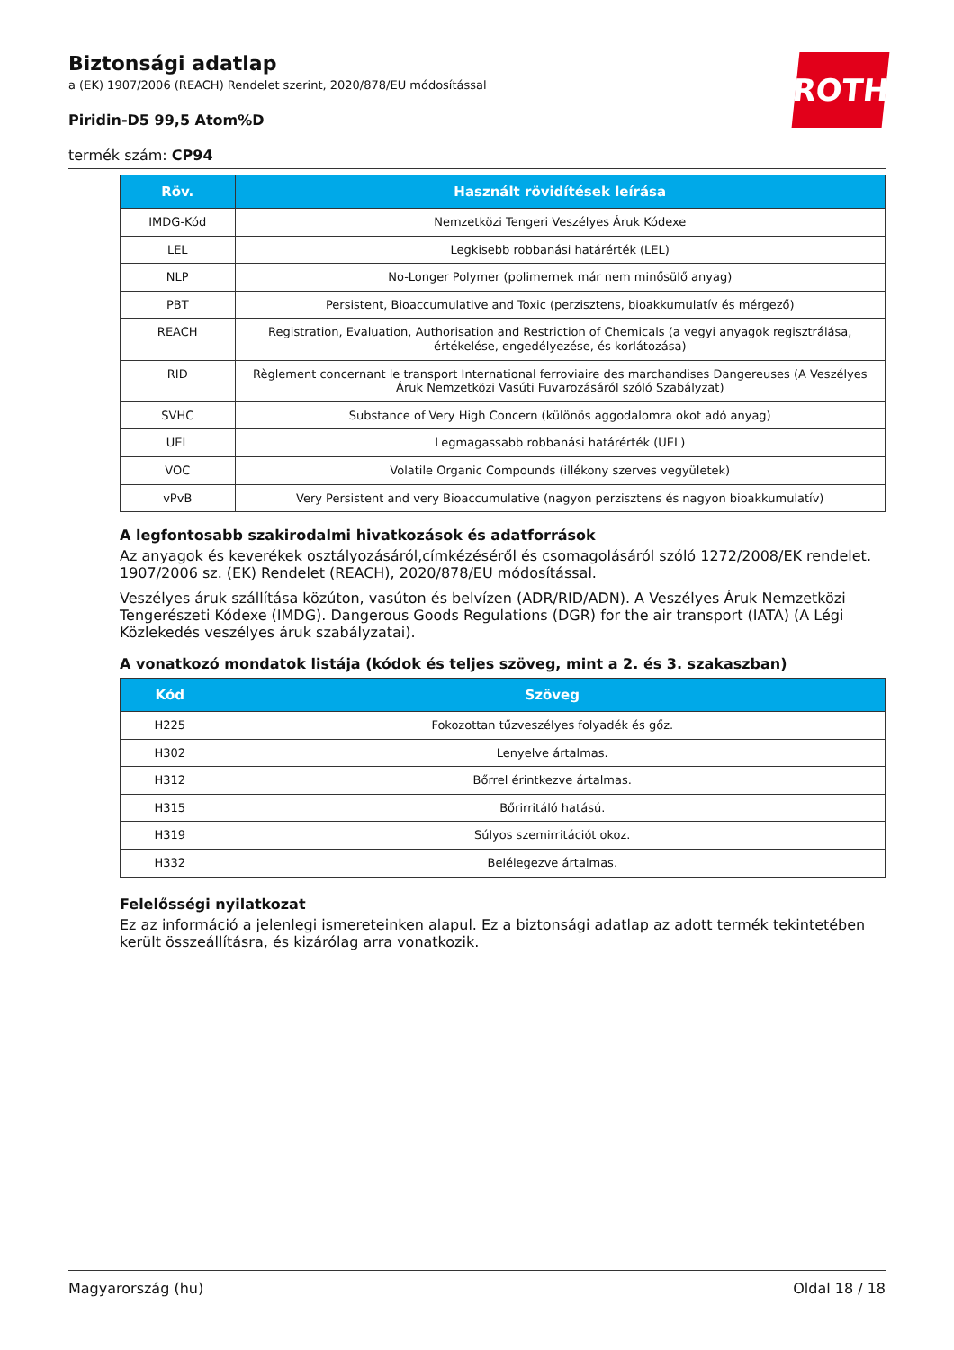ROTH
Biztonsági adatlap
a (EK) 1907/2006 (REACH) Rendelet szerint, 2020/878/EU módosítással
Piridin-D5 99,5 Atom%D
termék szám: CP94
| Röv. | Használt rövidítések leírása |
| --- | --- |
| IMDG-Kód | Nemzetközi Tengeri Veszélyes Áruk Kódexe |
| LEL | Legkisebb robbanási határérték (LEL) |
| NLP | No-Longer Polymer (polimernek már nem minősülő anyag) |
| PBT | Persistent, Bioaccumulative and Toxic (perzisztens, bioakkumulatív és mérgező) |
| REACH | Registration, Evaluation, Authorisation and Restriction of Chemicals (a vegyi anyagok regisztrálása, értékelése, engedélyezése, és korlátozása) |
| RID | Règlement concernant le transport International ferroviaire des marchandises Dangereuses (A Veszélyes Áruk Nemzetközi Vasúti Fuvarozásáról szóló Szabályzat) |
| SVHC | Substance of Very High Concern (különös aggodalomra okot adó anyag) |
| UEL | Legmagassabb robbanási határérték (UEL) |
| VOC | Volatile Organic Compounds (illékony szerves vegyületek) |
| vPvB | Very Persistent and very Bioaccumulative (nagyon perzisztens és nagyon bioakkumulatív) |
A legfontosabb szakirodalmi hivatkozások és adatforrások
Az anyagok és keverékek osztályozásáról,címkézéséről és csomagolásáról szóló 1272/2008/EK rendelet. 1907/2006 sz. (EK) Rendelet (REACH), 2020/878/EU módosítással.
Veszélyes áruk szállítása közúton, vasúton és belvízen (ADR/RID/ADN). A Veszélyes Áruk Nemzetközi Tengerészeti Kódexe (IMDG). Dangerous Goods Regulations (DGR) for the air transport (IATA) (A Légi Közlekedés veszélyes áruk szabályzatai).
A vonatkozó mondatok listája (kódok és teljes szöveg, mint a 2. és 3. szakaszban)
| Kód | Szöveg |
| --- | --- |
| H225 | Fokozottan tűzveszélyes folyadék és gőz. |
| H302 | Lenyelve ártalmas. |
| H312 | Bőrrel érintkezve ártalmas. |
| H315 | Bőrirritáló hatású. |
| H319 | Súlyos szemirritációt okoz. |
| H332 | Belélegezve ártalmas. |
Felelősségi nyilatkozat
Ez az információ a jelenlegi ismereteinken alapul. Ez a biztonsági adatlap az adott termék tekintetében került összeállításra, és kizárólag arra vonatkozik.
Magyarország (hu) Oldal 18 / 18